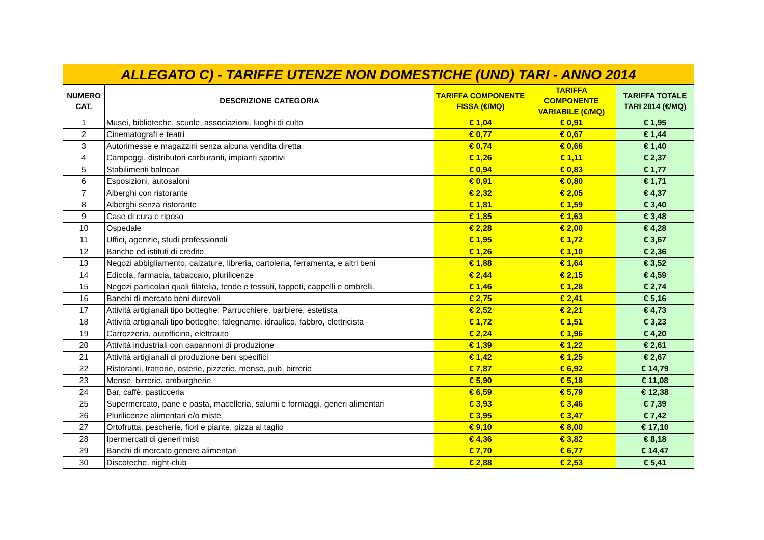ALLEGATO C) - TARIFFE UTENZE NON DOMESTICHE (UND) TARI - ANNO 2014
| NUMERO CAT. | DESCRIZIONE CATEGORIA | TARIFFA COMPONENTE FISSA (€/MQ) | TARIFFA COMPONENTE VARIABILE (€/MQ) | TARIFFA TOTALE TARI 2014 (€/MQ) |
| --- | --- | --- | --- | --- |
| 1 | Musei, biblioteche, scuole, associazioni, luoghi di culto | € 1,04 | € 0,91 | € 1,95 |
| 2 | Cinematografi e teatri | € 0,77 | € 0,67 | € 1,44 |
| 3 | Autorimesse e magazzini senza alcuna vendita diretta | € 0,74 | € 0,66 | € 1,40 |
| 4 | Campeggi, distributori carburanti, impianti sportivi | € 1,26 | € 1,11 | € 2,37 |
| 5 | Stabilimenti balneari | € 0,94 | € 0,83 | € 1,77 |
| 6 | Esposizioni, autosaloni | € 0,91 | € 0,80 | € 1,71 |
| 7 | Alberghi con ristorante | € 2,32 | € 2,05 | € 4,37 |
| 8 | Alberghi senza ristorante | € 1,81 | € 1,59 | € 3,40 |
| 9 | Case di cura e riposo | € 1,85 | € 1,63 | € 3,48 |
| 10 | Ospedale | € 2,28 | € 2,00 | € 4,28 |
| 11 | Uffici, agenzie, studi professionali | € 1,95 | € 1,72 | € 3,67 |
| 12 | Banche ed istituti di credito | € 1,26 | € 1,10 | € 2,36 |
| 13 | Negozi abbigliamento, calzature, libreria, cartoleria, ferramenta, e altri beni | € 1,88 | € 1,64 | € 3,52 |
| 14 | Edicola, farmacia, tabaccaio, plurilicenze | € 2,44 | € 2,15 | € 4,59 |
| 15 | Negozi particolari quali filatelia, tende e tessuti, tappeti, cappelli e ombrelli, | € 1,46 | € 1,28 | € 2,74 |
| 16 | Banchi di mercato beni durevoli | € 2,75 | € 2,41 | € 5,16 |
| 17 | Attività artigianali tipo botteghe: Parrucchiere, barbiere, estetista | € 2,52 | € 2,21 | € 4,73 |
| 18 | Attività artigianali tipo botteghe: falegname, idraulico, fabbro, elettricista | € 1,72 | € 1,51 | € 3,23 |
| 19 | Carrozzeria, autofficina, elettrauto | € 2,24 | € 1,96 | € 4,20 |
| 20 | Attività industriali con capannoni di produzione | € 1,39 | € 1,22 | € 2,61 |
| 21 | Attività artigianali di produzione beni specifici | € 1,42 | € 1,25 | € 2,67 |
| 22 | Ristoranti, trattorie, osterie, pizzerie, mense, pub, birrerie | € 7,87 | € 6,92 | € 14,79 |
| 23 | Mense, birrerie, amburgherie | € 5,90 | € 5,18 | € 11,08 |
| 24 | Bar, caffè, pasticceria | € 6,59 | € 5,79 | € 12,38 |
| 25 | Supermercato, pane e pasta, macelleria, salumi e formaggi, generi alimentari | € 3,93 | € 3,46 | € 7,39 |
| 26 | Plurilicenze alimentari e/o miste | € 3,95 | € 3,47 | € 7,42 |
| 27 | Ortofrutta, pescherie, fiori e piante, pizza al taglio | € 9,10 | € 8,00 | € 17,10 |
| 28 | Ipermercati di generi misti | € 4,36 | € 3,82 | € 8,18 |
| 29 | Banchi di mercato genere alimentari | € 7,70 | € 6,77 | € 14,47 |
| 30 | Discoteche, night-club | € 2,88 | € 2,53 | € 5,41 |